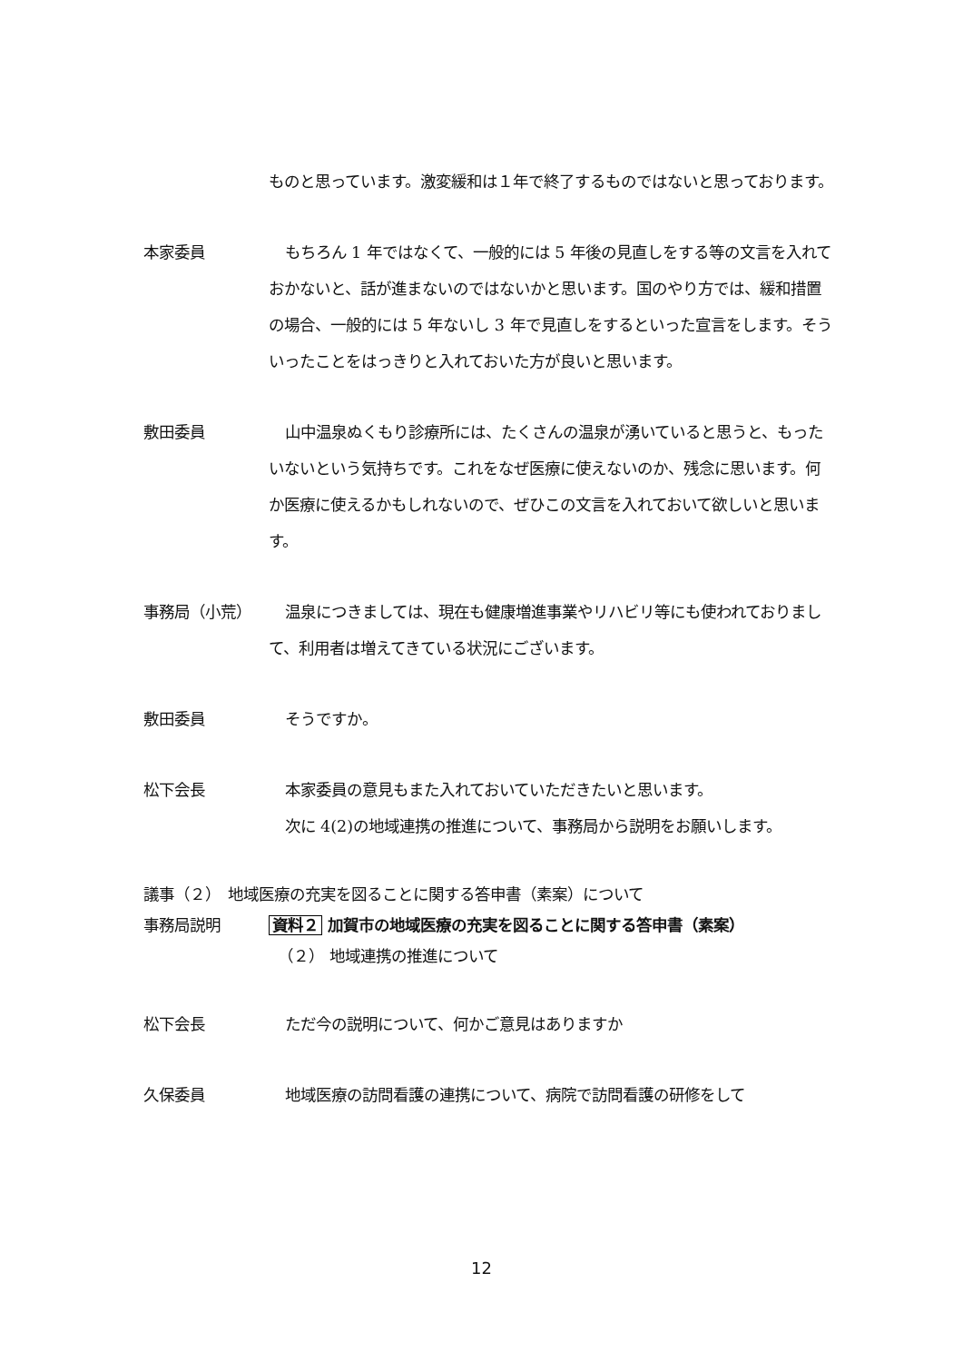ものと思っています。激変緩和は１年で終了するものではないと思っております。
本家委員 もちろん 1 年ではなくて、一般的には 5 年後の見直しをする等の文言を入れておかないと、話が進まないのではないかと思います。国のやり方では、緩和措置の場合、一般的には 5 年ないし 3 年で見直しをするといった宣言をします。そういったことをはっきりと入れておいた方が良いと思います。
敷田委員 山中温泉ぬくもり診療所には、たくさんの温泉が湧いていると思うと、もったいないという気持ちです。これをなぜ医療に使えないのか、残念に思います。何か医療に使えるかもしれないので、ぜひこの文言を入れておいて欲しいと思います。
事務局（小荒） 温泉につきましては、現在も健康増進事業やリハビリ等にも使われておりまして、利用者は増えてきている状況にございます。
敷田委員 そうですか。
松下会長 本家委員の意見もまた入れておいていただきたいと思います。
次に 4(2)の地域連携の推進について、事務局から説明をお願いします。
議事（２）　地域医療の充実を図ることに関する答申書（素案）について
事務局説明
資料２ 加賀市の地域医療の充実を図ることに関する答申書（素案）
（２） 地域連携の推進について
松下会長 ただ今の説明について、何かご意見はありますか
久保委員 地域医療の訪問看護の連携について、病院で訪問看護の研修をして
12